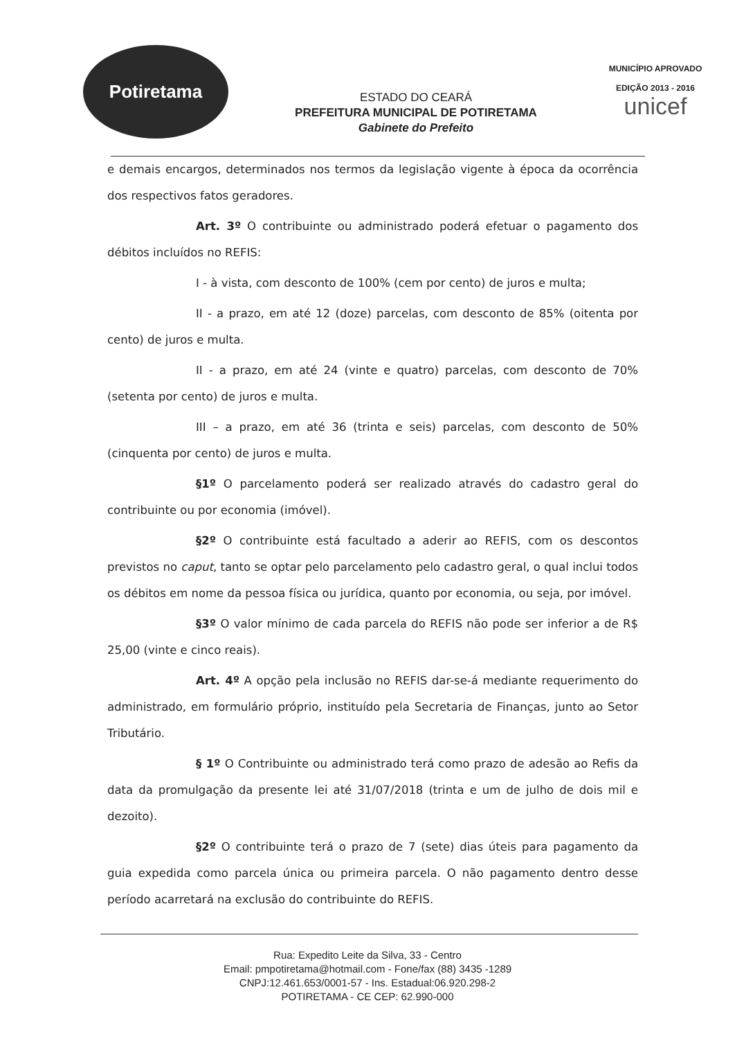Potiretama
ESTADO DO CEARÁ
PREFEITURA MUNICIPAL DE POTIRETAMA
Gabinete do Prefeito
MUNICÍPIO APROVADO
EDIÇÃO 2013 - 2016
unicef
e demais encargos, determinados nos termos da legislação vigente à época da ocorrência dos respectivos fatos geradores.
Art. 3º O contribuinte ou administrado poderá efetuar o pagamento dos débitos incluídos no REFIS:
I - à vista, com desconto de 100% (cem por cento) de juros e multa;
II - a prazo, em até 12 (doze) parcelas, com desconto de 85% (oitenta por cento) de juros e multa.
II - a prazo, em até 24 (vinte e quatro) parcelas, com desconto de 70% (setenta por cento) de juros e multa.
III – a prazo, em até 36 (trinta e seis) parcelas, com desconto de 50% (cinquenta por cento) de juros e multa.
§1º O parcelamento poderá ser realizado através do cadastro geral do contribuinte ou por economia (imóvel).
§2º O contribuinte está facultado a aderir ao REFIS, com os descontos previstos no caput, tanto se optar pelo parcelamento pelo cadastro geral, o qual inclui todos os débitos em nome da pessoa física ou jurídica, quanto por economia, ou seja, por imóvel.
§3º O valor mínimo de cada parcela do REFIS não pode ser inferior a de R$ 25,00 (vinte e cinco reais).
Art. 4º A opção pela inclusão no REFIS dar-se-á mediante requerimento do administrado, em formulário próprio, instituído pela Secretaria de Finanças, junto ao Setor Tributário.
§ 1º O Contribuinte ou administrado terá como prazo de adesão ao Refis da data da promulgação da presente lei até 31/07/2018 (trinta e um de julho de dois mil e dezoito).
§2º O contribuinte terá o prazo de 7 (sete) dias úteis para pagamento da guia expedida como parcela única ou primeira parcela. O não pagamento dentro desse período acarretará na exclusão do contribuinte do REFIS.
Rua: Expedito Leite da Silva, 33 - Centro
Email: pmpotiretama@hotmail.com - Fone/fax (88) 3435 -1289
CNPJ:12.461.653/0001-57 - Ins. Estadual:06.920.298-2
POTIRETAMA - CE CEP: 62.990-000